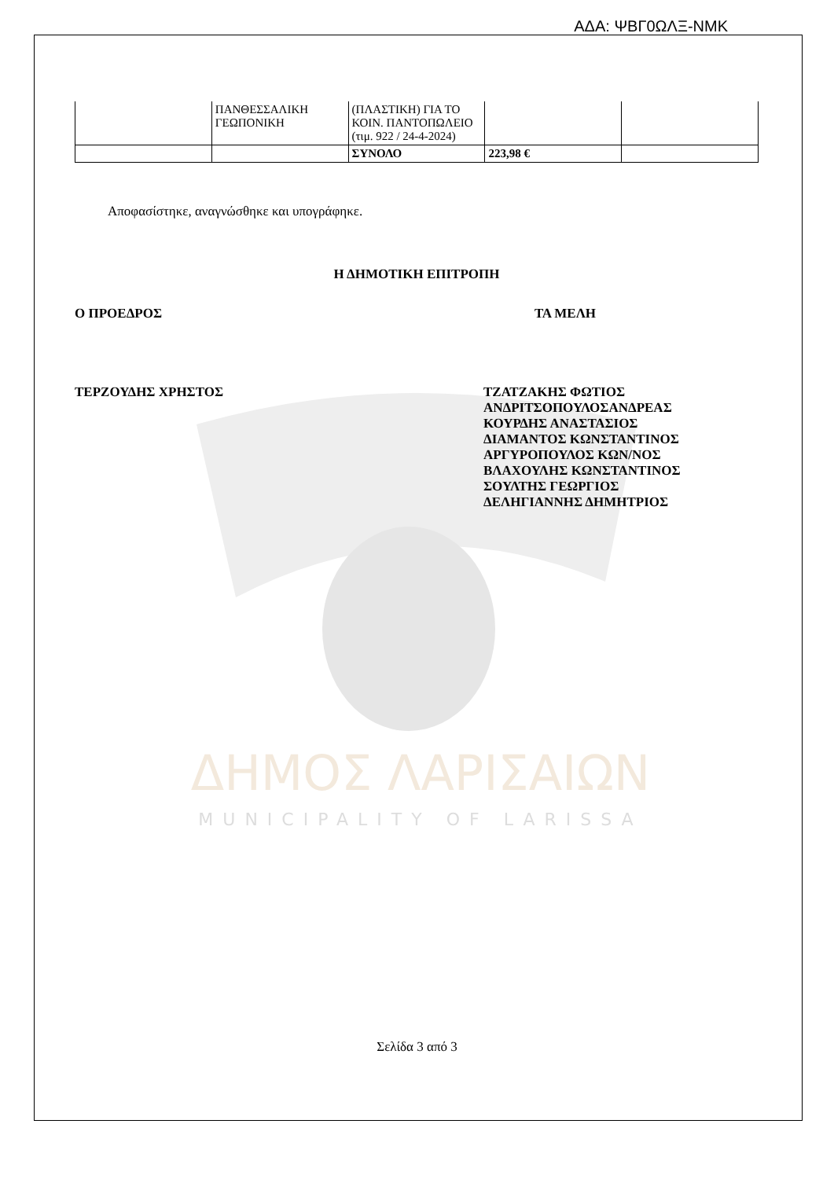ΑΔΑ: ΨΒΓ0ΩΛΞ-ΝΜΚ
ΔΗΜΟΣ ΛΑΡΙΣΑΙΩΝ
MUNICIPALITY OF LARISSA
| | ΠΑΝΘΕΣΣΑΛΙΚΗ ΓΕΩΠΟΝΙΚΗ | (ΠΛΑΣΤΙΚΗ) ΓΙΑ ΤΟ ΚΟΙΝ. ΠΑΝΤΟΠΩΛΕΙΟ (τιμ. 922 / 24-4-2024) | | |
| | | ΣΥΝΟΛΟ | 223,98 € | |
Αποφασίστηκε, αναγνώσθηκε και υπογράφηκε.
Η ΔΗΜΟΤΙΚΗ ΕΠΙΤΡΟΠΗ
Ο ΠΡΟΕΔΡΟΣ ΤΑ ΜΕΛΗ
ΤΕΡΖΟΥΔΗΣ ΧΡΗΣΤΟΣ ΤΖΑΤΖΑΚΗΣ ΦΩΤΙΟΣ
ΑΝΔΡΙΤΣΟΠΟΥΛΟΣΑΝΔΡΕΑΣ
ΚΟΥΡΔΗΣ ΑΝΑΣΤΑΣΙΟΣ
ΔΙΑΜΑΝΤΟΣ ΚΩΝΣΤΑΝΤΙΝΟΣ
ΑΡΓΥΡΟΠΟΥΛΟΣ ΚΩΝ/ΝΟΣ
ΒΛΑΧΟΥΛΗΣ ΚΩΝΣΤΑΝΤΙΝΟΣ
ΣΟΥΛΤΗΣ ΓΕΩΡΓΙΟΣ
ΔΕΛΗΓΙΑΝΝΗΣ ΔΗΜΗΤΡΙΟΣ
Σελίδα 3 από 3